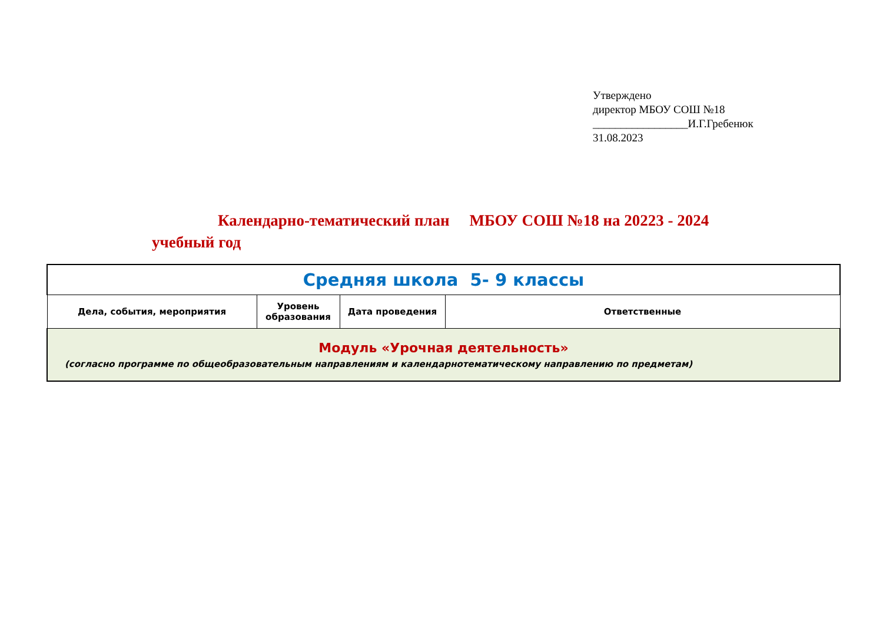Утверждено
директор МБОУ СОШ №18
_________________И.Г.Гребенюк
31.08.2023
Календарно-тематический план МБОУ СОШ №18 на 20223 - 2024
учебный год
| Средняя школа 5- 9 классы | | | |
| Дела, события, мероприятия | Уровень образования | Дата проведения | Ответственные |
| Модуль «Урочная деятельность» (согласно программе по общеобразовательным направлениям и календарнотематическому направлению по предметам) | | | |